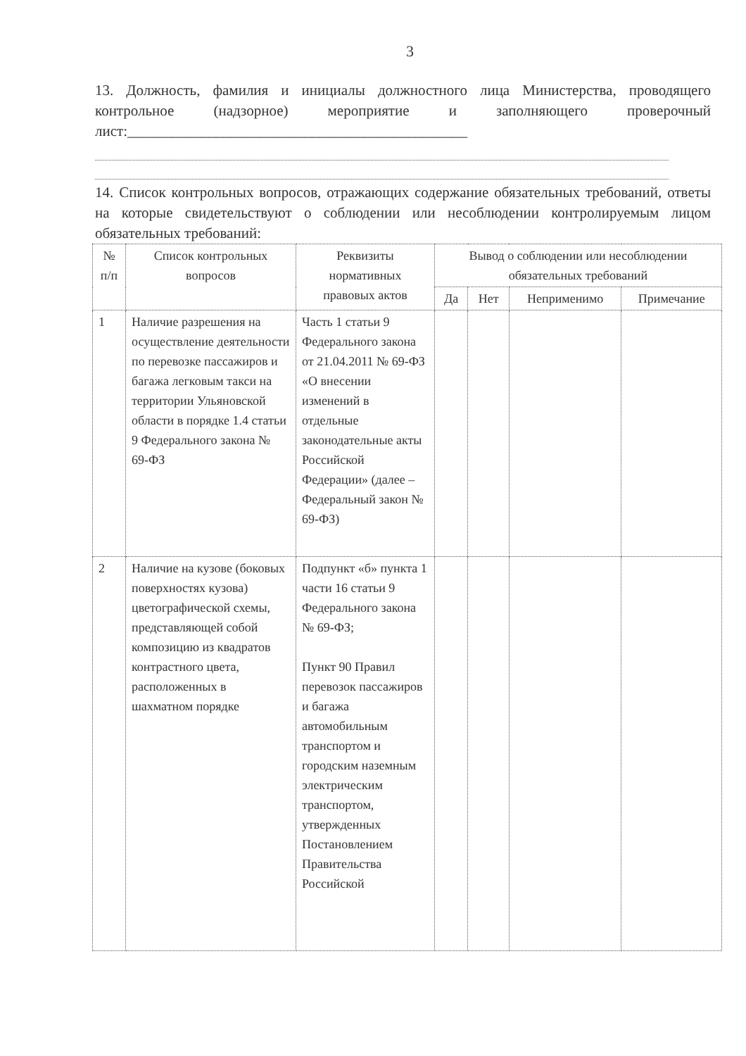3
13. Должность, фамилия и инициалы должностного лица Министерства, проводящего контрольное (надзорное) мероприятие и заполняющего проверочный лист:______________________________________________
14. Список контрольных вопросов, отражающих содержание обязательных требований, ответы на которые свидетельствуют о соблюдении или несоблюдении контролируемым лицом обязательных требований:
| № п/п | Список контрольных вопросов | Реквизиты нормативных правовых актов | Вывод о соблюдении или несоблюдении обязательных требований | | | |
| --- | --- | --- | --- | --- | --- | --- |
| | | | Да | Нет | Неприменимо | Примечание |
| 1 | Наличие разрешения на осуществление деятельности по перевозке пассажиров и багажа легковым такси на территории Ульяновской области в порядке 1.4 статьи 9 Федерального закона № 69-ФЗ | Часть 1 статьи 9 Федерального закона от 21.04.2011 № 69-ФЗ «О внесении изменений в отдельные законодательные акты Российской Федерации» (далее – Федеральный закон № 69-ФЗ) | | | | |
| 2 | Наличие на кузове (боковых поверхностях кузова) цветографической схемы, представляющей собой композицию из квадратов контрастного цвета, расположенных в шахматном порядке | Подпункт «б» пункта 1 части 16 статьи 9 Федерального закона № 69-ФЗ; Пункт 90 Правил перевозок пассажиров и багажа автомобильным транспортом и городским наземным электрическим транспортом, утвержденных Постановлением Правительства Российской | | | | |